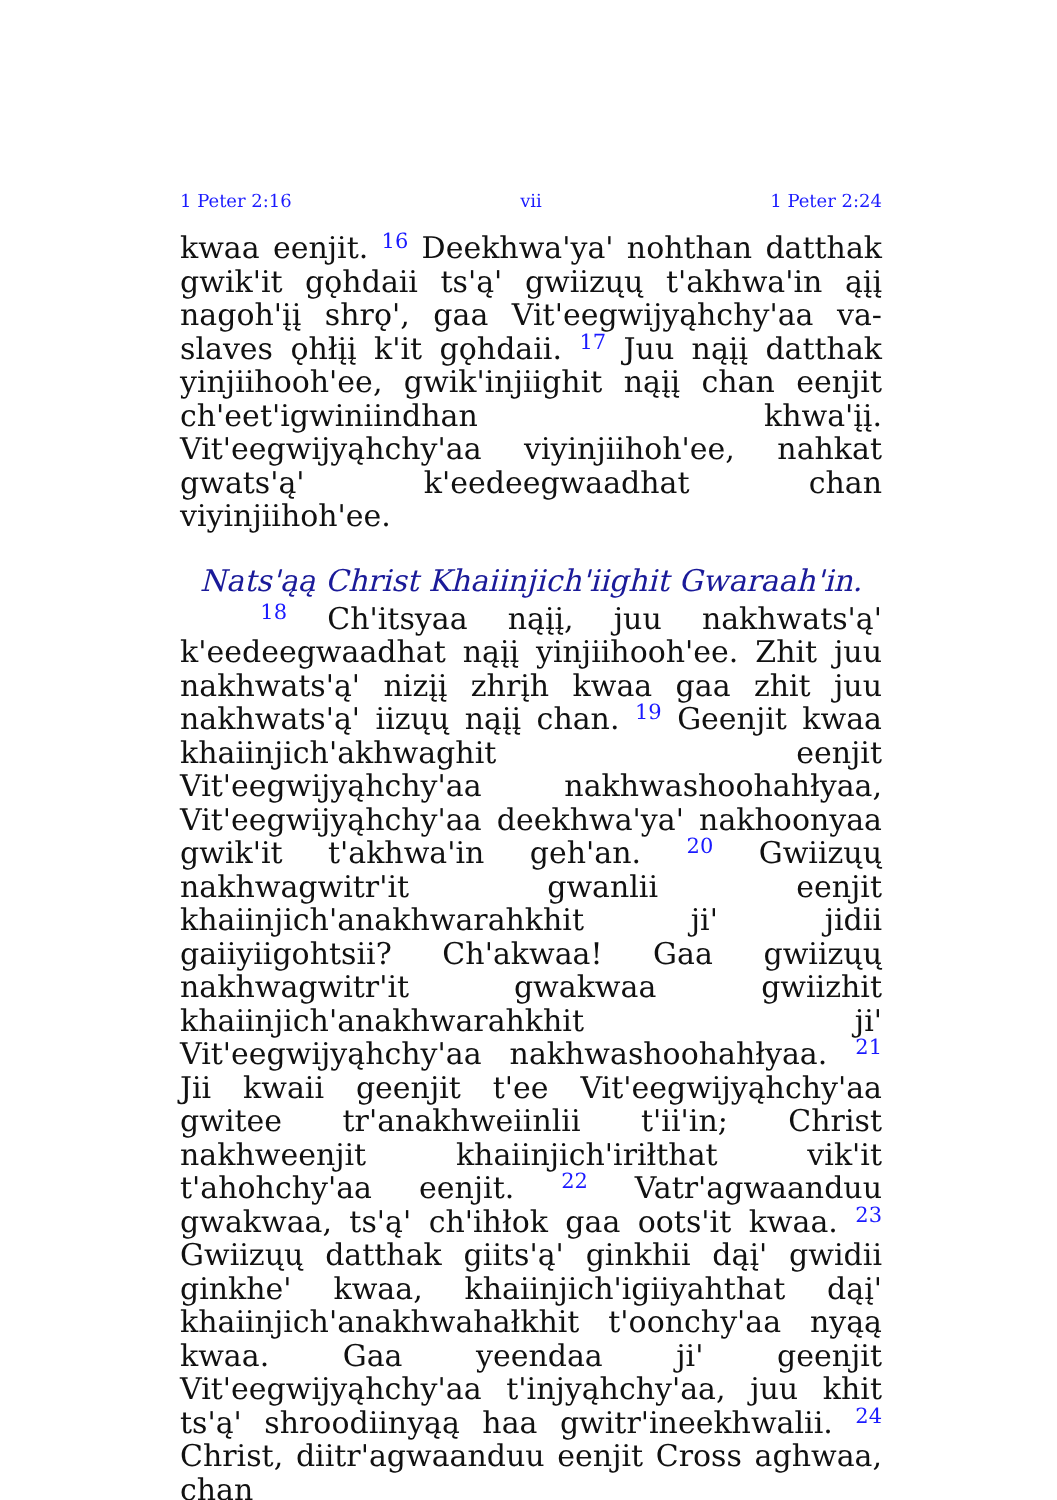1 Peter 2:16 vii 1 Peter 2:24
kwaa eenjit. <sup>16</sup> Deekhwa'ya' nohthan datthak gwik'it gǫhdaii ts'ą' gwiizųų t'akhwa'in ąįį nagoh'įį shrǫ', gaa Vit'eegwijyąhchy'aa va-slaves ǫhłįį k'it gǫhdaii. <sup>17</sup> Juu nąįį datthak yinjiihooh'ee, gwik'injiighit nąįį chan eenjit ch'eet'igwiniindhan khwa'įį. Vit'eegwijyąhchy'aa viyinjiihoh'ee, nahkat gwats'ą' k'eedeegwaadhat chan viyinjiihoh'ee.
Nats'ąą Christ Khaiinjich'iighit Gwaraah'in.
<sup>18</sup> Ch'itsyaa nąįį, juu nakhwats'ą' k'eedeegwaadhat nąįį yinjiihooh'ee. Zhit juu nakhwats'ą' nizįį zhrįh kwaa gaa zhit juu nakhwats'ą' iizųų nąįį chan. <sup>19</sup> Geenjit kwaa khaiinjich'akhwaghit eenjit Vit'eegwijyąhchy'aa nakhwashoohahłyaa, Vit'eegwijyąhchy'aa deekhwa'ya' nakhoonyaa gwik'it t'akhwa'in geh'an. <sup>20</sup> Gwiizųų nakhwagwitr'it gwanlii eenjit khaiinjich'anakhwarahkhit ji' jidii gaiiyiigohtsii? Ch'akwaa! Gaa gwiizųų nakhwagwitr'it gwakwaa gwiizhit khaiinjich'anakhwarahkhit ji' Vit'eegwijyąhchy'aa nakhwashoohahłyaa. <sup>21</sup> Jii kwaii geenjit t'ee Vit'eegwijyąhchy'aa gwitee tr'anakhweiinlii t'ii'in; Christ nakhweenjit khaiinjich'iriłthat vik'it t'ahohchy'aa eenjit. <sup>22</sup> Vatr'agwaanduu gwakwaa, ts'ą' ch'ihłok gaa oots'it kwaa. <sup>23</sup> Gwiizųų datthak giits'ą' ginkhii dąį' gwidii ginkhe' kwaa, khaiinjich'igiiyahthat dąį' khaiinjich'anakhwahałkhit t'oonchy'aa nyąą kwaa. Gaa yeendaa ji' geenjit Vit'eegwijyąhchy'aa t'injyąhchy'aa, juu khit ts'ą' shroodiinyąą haa gwitr'ineekhwalii. <sup>24</sup> Christ, diitr'agwaanduu eenjit Cross aghwaa, chan